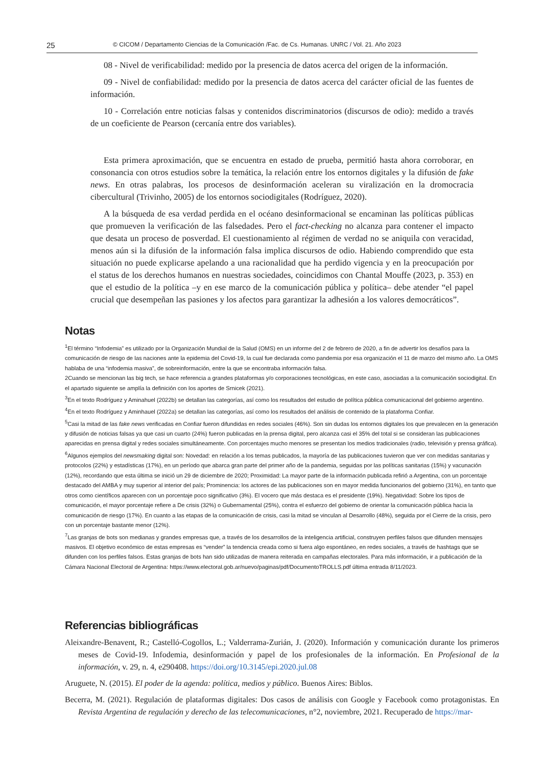25 © CICOM / Departamento Ciencias de la Comunicación /Fac. de Cs. Humanas. UNRC / Vol. 21. Año 2023
08 - Nivel de verificabilidad: medido por la presencia de datos acerca del origen de la información.
09 - Nivel de confiabilidad: medido por la presencia de datos acerca del carácter oficial de las fuentes de información.
10 - Correlación entre noticias falsas y contenidos discriminatorios (discursos de odio): medido a través de un coeficiente de Pearson (cercanía entre dos variables).
Esta primera aproximación, que se encuentra en estado de prueba, permitió hasta ahora corroborar, en consonancia con otros estudios sobre la temática, la relación entre los entornos digitales y la difusión de fake news. En otras palabras, los procesos de desinformación aceleran su viralización en la dromocracia cibercultural (Trivinho, 2005) de los entornos sociodigitales (Rodríguez, 2020).
A la búsqueda de esa verdad perdida en el océano desinformacional se encaminan las políticas públicas que promueven la verificación de las falsedades. Pero el fact-checking no alcanza para contener el impacto que desata un proceso de posverdad. El cuestionamiento al régimen de verdad no se aniquila con veracidad, menos aún si la difusión de la información falsa implica discursos de odio. Habiendo comprendido que esta situación no puede explicarse apelando a una racionalidad que ha perdido vigencia y en la preocupación por el status de los derechos humanos en nuestras sociedades, coincidimos con Chantal Mouffe (2023, p. 353) en que el estudio de la política –y en ese marco de la comunicación pública y política– debe atender “el papel crucial que desempeñan las pasiones y los afectos para garantizar la adhesión a los valores democráticos”.
Notas
<sup>1</sup> El término “Infodemia” es utilizado por la Organización Mundial de la Salud (OMS) en un informe del 2 de febrero de 2020, a fin de advertir los desafíos para la comunicación de riesgo de las naciones ante la epidemia del Covid-19, la cual fue declarada como pandemia por esa organización el 11 de marzo del mismo año. La OMS hablaba de una “infodemia masiva”, de sobreinformación, entre la que se encontraba información falsa.
2Cuando se mencionan las big tech, se hace referencia a grandes plataformas y/o corporaciones tecnológicas, en este caso, asociadas a la comunicación sociodigital. En el apartado siguiente se amplía la definición con los aportes de Srnicek (2021).
<sup>3</sup> En el texto Rodríguez y Aminahuel (2022b) se detallan las categorías, así como los resultados del estudio de política pública comunicacional del gobierno argentino.
<sup>4</sup> En el texto Rodríguez y Aminhauel (2022a) se detallan las categorías, así como los resultados del análisis de contenido de la plataforma Confiar.
<sup>5</sup> Casi la mitad de las fake news verificadas en Confiar fueron difundidas en redes sociales (46%). Son sin dudas los entornos digitales los que prevalecen en la generación y difusión de noticias falsas ya que casi un cuarto (24%) fueron publicadas en la prensa digital, pero alcanza casi el 35% del total si se consideran las publicaciones aparecidas en prensa digital y redes sociales simultáneamente. Con porcentajes mucho menores se presentan los medios tradicionales (radio, televisión y prensa gráfica).
<sup>6</sup> Algunos ejemplos del newsmaking digital son: Novedad: en relación a los temas publicados, la mayoría de las publicaciones tuvieron que ver con medidas sanitarias y protocolos (22%) y estadísticas (17%), en un período que abarca gran parte del primer año de la pandemia, seguidas por las políticas sanitarias (15%) y vacunación (12%), recordando que esta última se inició un 29 de diciembre de 2020; Proximidad: La mayor parte de la información publicada refirió a Argentina, con un porcentaje destacado del AMBA y muy superior al interior del país; Prominencia: los actores de las publicaciones son en mayor medida funcionarios del gobierno (31%), en tanto que otros como científicos aparecen con un porcentaje poco significativo (3%). El vocero que más destaca es el presidente (19%). Negatividad: Sobre los tipos de comunicación, el mayor porcentaje refiere a De crisis (32%) o Gubernamental (25%), contra el esfuerzo del gobierno de orientar la comunicación pública hacia la comunicación de riesgo (17%). En cuanto a las etapas de la comunicación de crisis, casi la mitad se vinculan al Desarrollo (48%), seguida por el Cierre de la crisis, pero con un porcentaje bastante menor (12%).
<sup>7</sup> Las granjas de bots son medianas y grandes empresas que, a través de los desarrollos de la inteligencia artificial, construyen perfiles falsos que difunden mensajes masivos. El objetivo económico de estas empresas es “vender” la tendencia creada como si fuera algo espontáneo, en redes sociales, a través de hashtags que se difunden con los perfiles falsos. Estas granjas de bots han sido utilizadas de manera reiterada en campañas electorales. Para más información, ir a publicación de la Cámara Nacional Electoral de Argentina: https://www.electoral.gob.ar/nuevo/paginas/pdf/DocumentoTROLLS.pdf última entrada 8/11/2023.
Referencias bibliográficas
Aleixandre-Benavent, R.; Castelló-Cogollos, L.; Valderrama-Zurián, J. (2020). Información y comunicación durante los primeros meses de Covid-19. Infodemia, desinformación y papel de los profesionales de la información. En Profesional de la información, v. 29, n. 4, e290408. https://doi.org/10.3145/epi.2020.jul.08
Aruguete, N. (2015). El poder de la agenda: política, medios y público. Buenos Aires: Biblos.
Becerra, M. (2021). Regulación de plataformas digitales: Dos casos de análisis con Google y Facebook como protagonistas. En Revista Argentina de regulación y derecho de las telecomunicaciones, n°2, noviembre, 2021. Recuperado de https://mar-